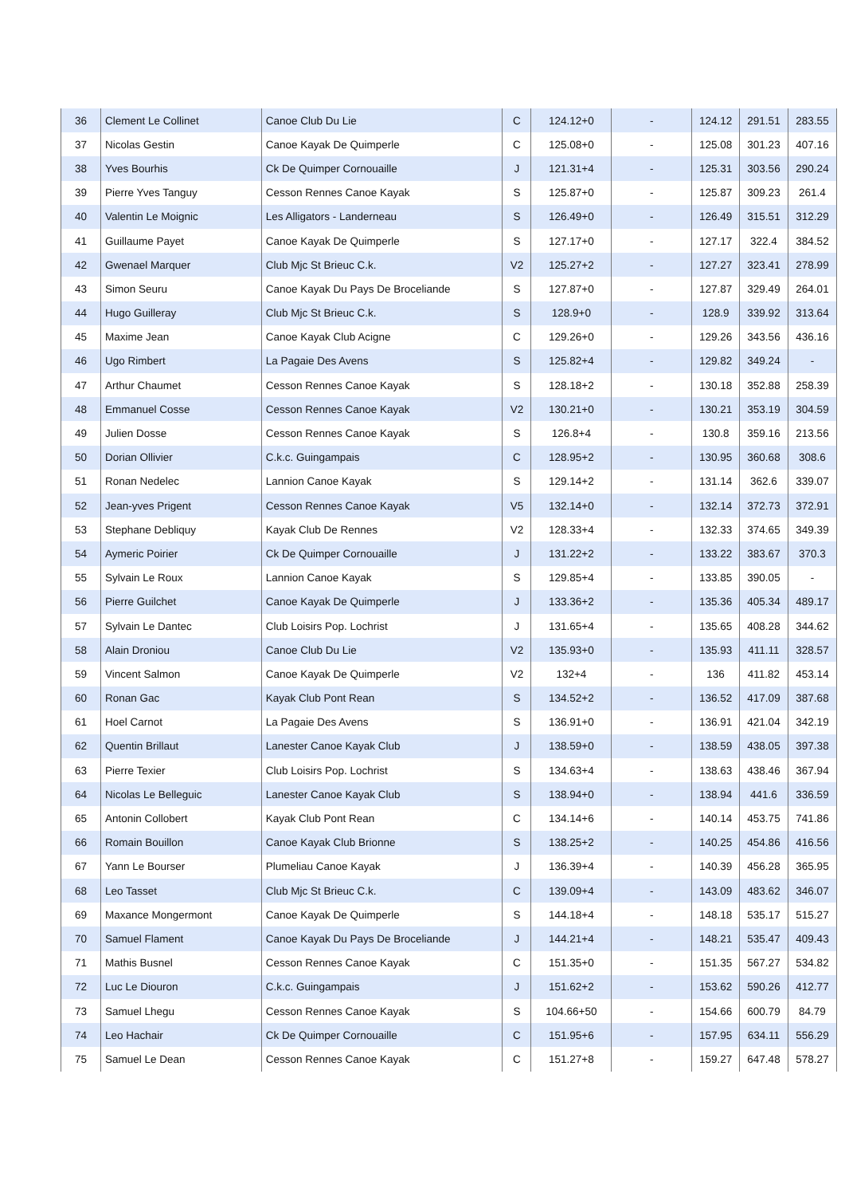| 36 | Clement Le Collinet | Canoe Club Du Lie | C | 124.12+0 | - | 124.12 | 291.51 | 283.55 |
| 37 | Nicolas Gestin | Canoe Kayak De Quimperle | C | 125.08+0 | - | 125.08 | 301.23 | 407.16 |
| 38 | Yves Bourhis | Ck De Quimper Cornouaille | J | 121.31+4 | - | 125.31 | 303.56 | 290.24 |
| 39 | Pierre Yves Tanguy | Cesson Rennes Canoe Kayak | S | 125.87+0 | - | 125.87 | 309.23 | 261.4 |
| 40 | Valentin Le Moignic | Les Alligators - Landerneau | S | 126.49+0 | - | 126.49 | 315.51 | 312.29 |
| 41 | Guillaume Payet | Canoe Kayak De Quimperle | S | 127.17+0 | - | 127.17 | 322.4 | 384.52 |
| 42 | Gwenael Marquer | Club Mjc St Brieuc C.k. | V2 | 125.27+2 | - | 127.27 | 323.41 | 278.99 |
| 43 | Simon Seuru | Canoe Kayak Du Pays De Broceliande | S | 127.87+0 | - | 127.87 | 329.49 | 264.01 |
| 44 | Hugo Guilleray | Club Mjc St Brieuc C.k. | S | 128.9+0 | - | 128.9 | 339.92 | 313.64 |
| 45 | Maxime Jean | Canoe Kayak Club Acigne | C | 129.26+0 | - | 129.26 | 343.56 | 436.16 |
| 46 | Ugo Rimbert | La Pagaie Des Avens | S | 125.82+4 | - | 129.82 | 349.24 | - |
| 47 | Arthur Chaumet | Cesson Rennes Canoe Kayak | S | 128.18+2 | - | 130.18 | 352.88 | 258.39 |
| 48 | Emmanuel Cosse | Cesson Rennes Canoe Kayak | V2 | 130.21+0 | - | 130.21 | 353.19 | 304.59 |
| 49 | Julien Dosse | Cesson Rennes Canoe Kayak | S | 126.8+4 | - | 130.8 | 359.16 | 213.56 |
| 50 | Dorian Ollivier | C.k.c. Guingampais | C | 128.95+2 | - | 130.95 | 360.68 | 308.6 |
| 51 | Ronan Nedelec | Lannion Canoe Kayak | S | 129.14+2 | - | 131.14 | 362.6 | 339.07 |
| 52 | Jean-yves Prigent | Cesson Rennes Canoe Kayak | V5 | 132.14+0 | - | 132.14 | 372.73 | 372.91 |
| 53 | Stephane Debliquy | Kayak Club De Rennes | V2 | 128.33+4 | - | 132.33 | 374.65 | 349.39 |
| 54 | Aymeric Poirier | Ck De Quimper Cornouaille | J | 131.22+2 | - | 133.22 | 383.67 | 370.3 |
| 55 | Sylvain Le Roux | Lannion Canoe Kayak | S | 129.85+4 | - | 133.85 | 390.05 | - |
| 56 | Pierre Guilchet | Canoe Kayak De Quimperle | J | 133.36+2 | - | 135.36 | 405.34 | 489.17 |
| 57 | Sylvain Le Dantec | Club Loisirs Pop. Lochrist | J | 131.65+4 | - | 135.65 | 408.28 | 344.62 |
| 58 | Alain Droniou | Canoe Club Du Lie | V2 | 135.93+0 | - | 135.93 | 411.11 | 328.57 |
| 59 | Vincent Salmon | Canoe Kayak De Quimperle | V2 | 132+4 | - | 136 | 411.82 | 453.14 |
| 60 | Ronan Gac | Kayak Club Pont Rean | S | 134.52+2 | - | 136.52 | 417.09 | 387.68 |
| 61 | Hoel Carnot | La Pagaie Des Avens | S | 136.91+0 | - | 136.91 | 421.04 | 342.19 |
| 62 | Quentin Brillaut | Lanester Canoe Kayak Club | J | 138.59+0 | - | 138.59 | 438.05 | 397.38 |
| 63 | Pierre Texier | Club Loisirs Pop. Lochrist | S | 134.63+4 | - | 138.63 | 438.46 | 367.94 |
| 64 | Nicolas Le Belleguic | Lanester Canoe Kayak Club | S | 138.94+0 | - | 138.94 | 441.6 | 336.59 |
| 65 | Antonin Collobert | Kayak Club Pont Rean | C | 134.14+6 | - | 140.14 | 453.75 | 741.86 |
| 66 | Romain Bouillon | Canoe Kayak Club Brionne | S | 138.25+2 | - | 140.25 | 454.86 | 416.56 |
| 67 | Yann Le Bourser | Plumeliau Canoe Kayak | J | 136.39+4 | - | 140.39 | 456.28 | 365.95 |
| 68 | Leo Tasset | Club Mjc St Brieuc C.k. | C | 139.09+4 | - | 143.09 | 483.62 | 346.07 |
| 69 | Maxance Mongermont | Canoe Kayak De Quimperle | S | 144.18+4 | - | 148.18 | 535.17 | 515.27 |
| 70 | Samuel Flament | Canoe Kayak Du Pays De Broceliande | J | 144.21+4 | - | 148.21 | 535.47 | 409.43 |
| 71 | Mathis Busnel | Cesson Rennes Canoe Kayak | C | 151.35+0 | - | 151.35 | 567.27 | 534.82 |
| 72 | Luc Le Diouron | C.k.c. Guingampais | J | 151.62+2 | - | 153.62 | 590.26 | 412.77 |
| 73 | Samuel Lhegu | Cesson Rennes Canoe Kayak | S | 104.66+50 | - | 154.66 | 600.79 | 84.79 |
| 74 | Leo Hachair | Ck De Quimper Cornouaille | C | 151.95+6 | - | 157.95 | 634.11 | 556.29 |
| 75 | Samuel Le Dean | Cesson Rennes Canoe Kayak | C | 151.27+8 | - | 159.27 | 647.48 | 578.27 |